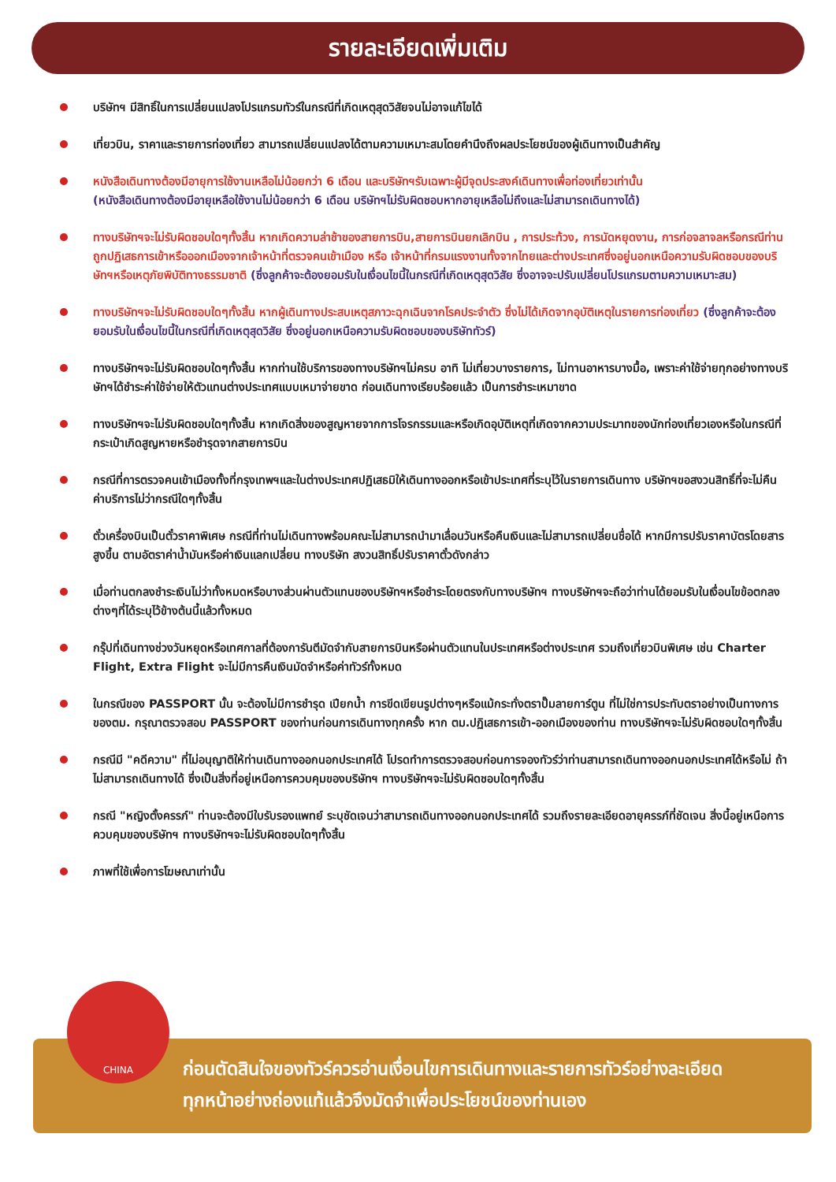รายละเอียดเพิ่มเติม
บริษัทฯ มีสิทธิ์ในการเปลี่ยนแปลงโปรแกรมทัวร์ในกรณีที่เกิดเหตุสุดวิสัยจนไม่อาจแก้ไขได้
เที่ยวบิน, ราคาและรายการท่องเที่ยว สามารถเปลี่ยนแปลงได้ตามความเหมาะสมโดยคำนึงถึงผลประโยชน์ของผู้เดินทางเป็นสำคัญ
หนังสือเดินทางต้องมีอายุการใช้งานเหลือไม่น้อยกว่า 6 เดือน และบริษัทฯรับเฉพาะผู้มีจุดประสงค์เดินทางเพื่อท่องเที่ยวเท่านั้น
(หนังสือเดินทางต้องมีอายุเหลือใช้งานไม่น้อยกว่า 6 เดือน บริษัทฯไม่รับผิดชอบหากอายุเหลือไม่ถึงและไม่สามารถเดินทางได้)
ทางบริษัทฯจะไม่รับผิดชอบใดๆทั้งสิ้น หากเกิดความล่าช้าของสายการบิน,สายการบินยกเลิกบิน , การประท้วง, การนัดหยุดงาน, การก่อจลาจลหรือกรณีท่านถูกปฏิเสธการเข้าหรือออกเมืองจากเจ้าหน้าที่ตรวจคนเข้าเมือง หรือ เจ้าหน้าที่กรมแรงงานทั้งจากไทยและต่างประเทศซึ่งอยู่นอกเหนือความรับผิดชอบของบริษัทฯหรือเหตุภัยพิบัติทางธรรมชาติ (ซึ่งลูกค้าจะต้องยอมรับในเงื่อนไขนี้ในกรณีที่เกิดเหตุสุดวิสัย ซึ่งอาจจะปรับเปลี่ยนโปรแกรมตามความเหมาะสม)
ทางบริษัทฯจะไม่รับผิดชอบใดๆทั้งสิ้น หากผู้เดินทางประสบเหตุสภาวะฉุกเฉินจากโรคประจำตัว ซึ่งไม่ได้เกิดจากอุบัติเหตุในรายการท่องเที่ยว (ซึ่งลูกค้าจะต้องยอมรับในเงื่อนไขนี้ในกรณีที่เกิดเหตุสุดวิสัย ซึ่งอยู่นอกเหนือความรับผิดชอบของบริษัททัวร์)
ทางบริษัทฯจะไม่รับผิดชอบใดๆทั้งสิ้น หากท่านใช้บริการของทางบริษัทฯไม่ครบ อาทิ ไม่เที่ยวบางรายการ, ไม่ทานอาหารบางมื้อ, เพราะค่าใช้จ่ายทุกอย่างทางบริษัทฯได้ชำระค่าใช้จ่ายให้ตัวแทนต่างประเทศแบบเหมาจ่ายขาด ก่อนเดินทางเรียบร้อยแล้ว เป็นการชำระเหมาขาด
ทางบริษัทฯจะไม่รับผิดชอบใดๆทั้งสิ้น หากเกิดสิ่งของสูญหายจากการโจรกรรมและหรือเกิดอุบัติเหตุที่เกิดจากความประมาทของนักท่องเที่ยวเองหรือในกรณีที่กระเป๋าเกิดสูญหายหรือชำรุดจากสายการบิน
กรณีที่การตรวจคนเข้าเมืองทั้งที่กรุงเทพฯและในต่างประเทศปฏิเสธมิให้เดินทางออกหรือเข้าประเทศที่ระบุไว้ในรายการเดินทาง บริษัทฯขอสงวนสิทธิ์ที่จะไม่คืนค่าบริการไม่ว่ากรณีใดๆทั้งสิ้น
ตั๋วเครื่องบินเป็นตั๋วราคาพิเศษ กรณีที่ท่านไม่เดินทางพร้อมคณะไม่สามารถนำมาเลื่อนวันหรือคืนเงินและไม่สามารถเปลี่ยนชื่อได้ หากมีการปรับราคาบัตรโดยสารสูงขึ้น ตามอัตราค่าน้ำมันหรือค่าเงินแลกเปลี่ยน ทางบริษัท สงวนสิทธิ์ปรับราคาตั๋วดังกล่าว
เมื่อท่านตกลงชำระเงินไม่ว่าทั้งหมดหรือบางส่วนผ่านตัวแทนของบริษัทฯหรือชำระโดยตรงกับทางบริษัทฯ ทางบริษัทฯจะถือว่าท่านได้ยอมรับในเงื่อนไขข้อตกลงต่างๆที่ได้ระบุไว้ข้างต้นนี้แล้วทั้งหมด
กรุ๊ปที่เดินทางช่วงวันหยุดหรือเทศกาลที่ต้องการันตีมัดจำกับสายการบินหรือผ่านตัวแทนในประเทศหรือต่างประเทศ รวมถึงเที่ยวบินพิเศษ เช่น Charter Flight, Extra Flight จะไม่มีการคืนเงินมัดจำหรือค่าทัวร์ทั้งหมด
ในกรณีของ PASSPORT นั้น จะต้องไม่มีการชำรุด เปียกน้ำ การขีดเขียนรูปต่างๆหรือแม้กระทั่งตราปั๊มลายการ์ตูน ที่ไม่ใช่การประทับตราอย่างเป็นทางการของตม. กรุณาตรวจสอบ PASSPORT ของท่านก่อนการเดินทางทุกครั้ง หาก ตม.ปฏิเสธการเข้า-ออกเมืองของท่าน ทางบริษัทฯจะไม่รับผิดชอบใดๆทั้งสิ้น
กรณีมี "คดีความ" ที่ไม่อนุญาติให้ท่านเดินทางออกนอกประเทศได้ โปรดทำการตรวจสอบก่อนการจองทัวร์ว่าท่านสามารถเดินทางออกนอกประเทศได้หรือไม่ ถ้าไม่สามารถเดินทางได้ ซึ่งเป็นสิ่งที่อยู่เหนือการควบคุมของบริษัทฯ ทางบริษัทฯจะไม่รับผิดชอบใดๆทั้งสิ้น
กรณี "หญิงตั้งครรภ์" ท่านจะต้องมีใบรับรองแพทย์ ระบุชัดเจนว่าสามารถเดินทางออกนอกประเทศได้ รวมถึงรายละเอียดอายุครรภ์ที่ชัดเจน สิ่งนี้อยู่เหนือการควบคุมของบริษัทฯ ทางบริษัทฯจะไม่รับผิดชอบใดๆทั้งสิ้น
ภาพที่ใช้เพื่อการโฆษณาเท่านั้น
ก่อนตัดสินใจของทัวร์ควรอ่านเงื่อนไขการเดินทางและรายการทัวร์อย่างละเอียด
ทุกหน้าอย่างถ่องแท้แล้วจึงมัดจำเพื่อประโยชน์ของท่านเอง
CHINA